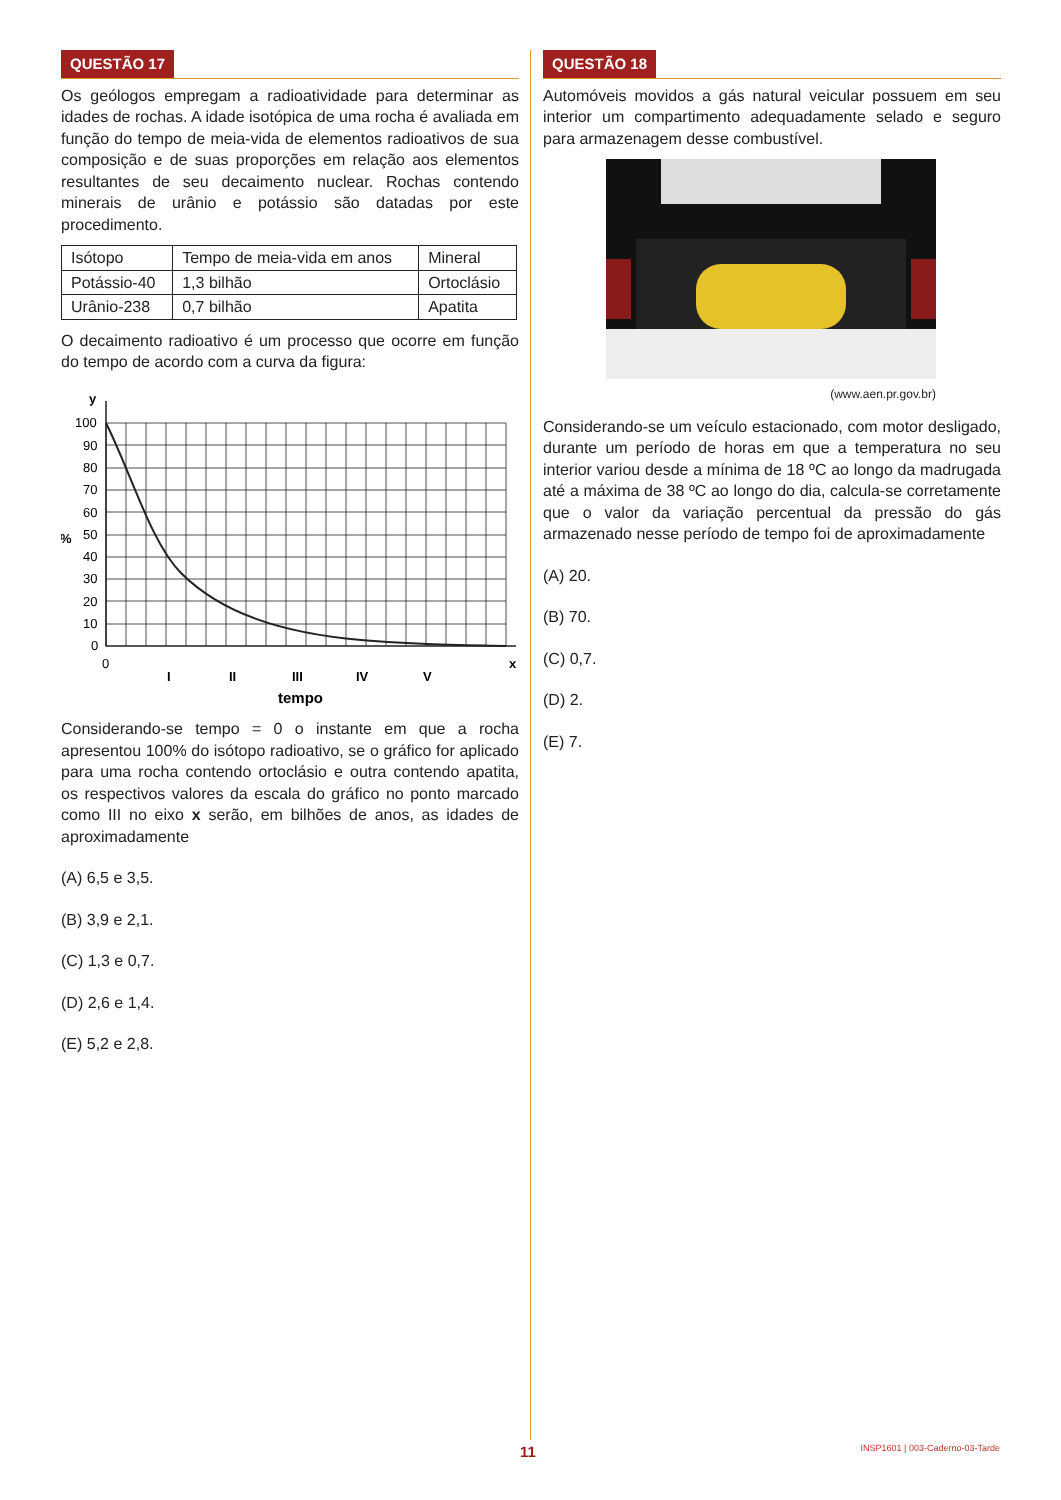QUESTÃO 17
Os geólogos empregam a radioatividade para determinar as idades de rochas. A idade isotópica de uma rocha é avaliada em função do tempo de meia-vida de elementos radioativos de sua composição e de suas proporções em relação aos elementos resultantes de seu decaimento nuclear. Rochas contendo minerais de urânio e potássio são datadas por este procedimento.
| Isótopo | Tempo de meia-vida em anos | Mineral |
| Potássio-40 | 1,3 bilhão | Ortoclásio |
| Urânio-238 | 0,7 bilhão | Apatita |
O decaimento radioativo é um processo que ocorre em função do tempo de acordo com a curva da figura:
y
%
100
90
80
70
60
50
40
30
20
10
0
0
x
I
II
III
IV
V
tempo
Considerando-se tempo = 0 o instante em que a rocha apresentou 100% do isótopo radioativo, se o gráfico for aplicado para uma rocha contendo ortoclásio e outra contendo apatita, os respectivos valores da escala do gráfico no ponto marcado como III no eixo x serão, em bilhões de anos, as idades de aproximadamente
(A) 6,5 e 3,5.
(B) 3,9 e 2,1.
(C) 1,3 e 0,7.
(D) 2,6 e 1,4.
(E) 5,2 e 2,8.
QUESTÃO 18
Automóveis movidos a gás natural veicular possuem em seu interior um compartimento adequadamente selado e seguro para armazenagem desse combustível.
(www.aen.pr.gov.br)
Considerando-se um veículo estacionado, com motor desligado, durante um período de horas em que a temperatura no seu interior variou desde a mínima de 18 ºC ao longo da madrugada até a máxima de 38 ºC ao longo do dia, calcula-se corretamente que o valor da variação percentual da pressão do gás armazenado nesse período de tempo foi de aproximadamente
(A) 20.
(B) 70.
(C) 0,7.
(D) 2.
(E) 7.
11 INSP1601 | 003-Caderno-03-Tarde